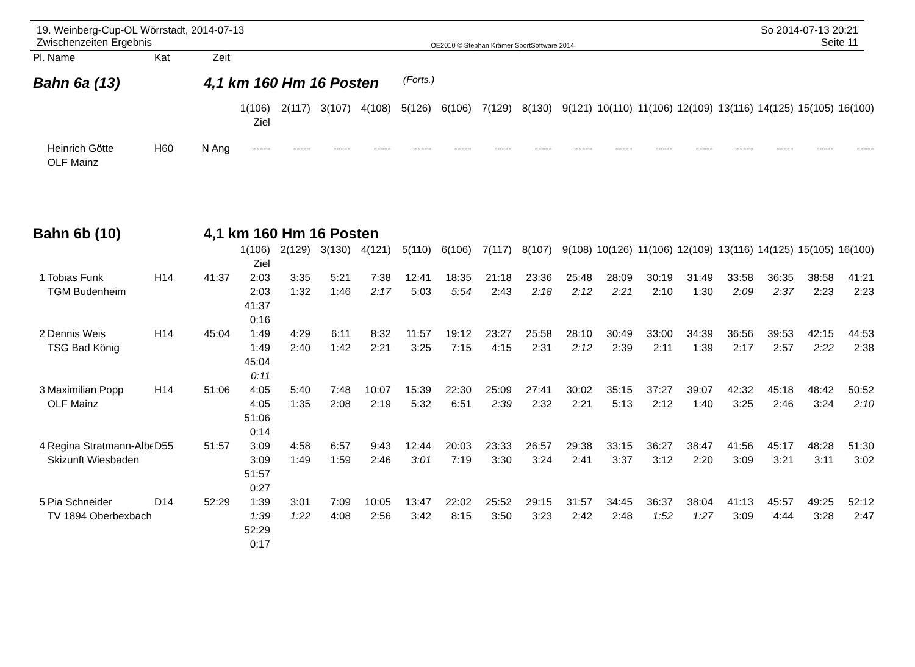19. Weinberg-Cup-OL Wörrstadt, 2014-07-13
Zwischenzeiten Ergebnis
OE2010 © Stephan Krämer SportSoftware 2014
So 2014-07-13 20:21
Seite 11
| Pl. | Name | Kat | Zeit | | | | | | | | | | | | | | | | |
| Bahn 6a (13) 4,1 km 160 Hm 16 Posten (Forts.) | | | | | | | | | | | | | | | | | | | |
| | | | | 1(106) | 2(117) | 3(107) | 4(108) | 5(126) | 6(106) | 7(129) | 8(130) | 9(121) | 10(110) | 11(106) | 12(109) | 13(116) | 14(125) | 15(105) | 16(100) |
| | | | | Ziel | | | | | | | | | | | | | | | |
| | Heinrich Götte | H60 | N Ang | ----- | ----- | ----- | ----- | ----- | ----- | ----- | ----- | ----- | ----- | ----- | ----- | ----- | ----- | ----- | ----- |
| | OLF Mainz | | | | | | | | | | | | | | | | | | |
| Bahn 6b (10) 4,1 km 160 Hm 16 Posten | | | | | | | | | | | | | | | | | | | |
| | | | | 1(106) | 2(129) | 3(130) | 4(121) | 5(110) | 6(106) | 7(117) | 8(107) | 9(108) | 10(126) | 11(106) | 12(109) | 13(116) | 14(125) | 15(105) | 16(100) |
| | | | | Ziel | | | | | | | | | | | | | | | |
| 1 | Tobias Funk | H14 | 41:37 | 2:03 | 3:35 | 5:21 | 7:38 | 12:41 | 18:35 | 21:18 | 23:36 | 25:48 | 28:09 | 30:19 | 31:49 | 33:58 | 36:35 | 38:58 | 41:21 |
| | TGM Budenheim | | | 2:03 | 1:32 | 1:46 | 2:17 | 5:03 | 5:54 | 2:43 | 2:18 | 2:12 | 2:21 | 2:10 | 1:30 | 2:09 | 2:37 | 2:23 | 2:23 |
| | | | | 41:37 | | | | | | | | | | | | | | | |
| | | | | 0:16 | | | | | | | | | | | | | | | |
| 2 | Dennis Weis | H14 | 45:04 | 1:49 | 4:29 | 6:11 | 8:32 | 11:57 | 19:12 | 23:27 | 25:58 | 28:10 | 30:49 | 33:00 | 34:39 | 36:56 | 39:53 | 42:15 | 44:53 |
| | TSG Bad König | | | 1:49 | 2:40 | 1:42 | 2:21 | 3:25 | 7:15 | 4:15 | 2:31 | 2:12 | 2:39 | 2:11 | 1:39 | 2:17 | 2:57 | 2:22 | 2:38 |
| | | | | 45:04 | | | | | | | | | | | | | | | |
| | | | | 0:11 | | | | | | | | | | | | | | | |
| 3 | Maximilian Popp | H14 | 51:06 | 4:05 | 5:40 | 7:48 | 10:07 | 15:39 | 22:30 | 25:09 | 27:41 | 30:02 | 35:15 | 37:27 | 39:07 | 42:32 | 45:18 | 48:42 | 50:52 |
| | OLF Mainz | | | 4:05 | 1:35 | 2:08 | 2:19 | 5:32 | 6:51 | 2:39 | 2:32 | 2:21 | 5:13 | 2:12 | 1:40 | 3:25 | 2:46 | 3:24 | 2:10 |
| | | | | 51:06 | | | | | | | | | | | | | | | |
| | | | | 0:14 | | | | | | | | | | | | | | | |
| 4 | Regina Stratmann-Albe | D55 | 51:57 | 3:09 | 4:58 | 6:57 | 9:43 | 12:44 | 20:03 | 23:33 | 26:57 | 29:38 | 33:15 | 36:27 | 38:47 | 41:56 | 45:17 | 48:28 | 51:30 |
| | Skizunft Wiesbaden | | | 3:09 | 1:49 | 1:59 | 2:46 | 3:01 | 7:19 | 3:30 | 3:24 | 2:41 | 3:37 | 3:12 | 2:20 | 3:09 | 3:21 | 3:11 | 3:02 |
| | | | | 51:57 | | | | | | | | | | | | | | | |
| | | | | 0:27 | | | | | | | | | | | | | | | |
| 5 | Pia Schneider | D14 | 52:29 | 1:39 | 3:01 | 7:09 | 10:05 | 13:47 | 22:02 | 25:52 | 29:15 | 31:57 | 34:45 | 36:37 | 38:04 | 41:13 | 45:57 | 49:25 | 52:12 |
| | TV 1894 Oberbexbach | | | 1:39 | 1:22 | 4:08 | 2:56 | 3:42 | 8:15 | 3:50 | 3:23 | 2:42 | 2:48 | 1:52 | 1:27 | 3:09 | 4:44 | 3:28 | 2:47 |
| | | | | 52:29 | | | | | | | | | | | | | | | |
| | | | | 0:17 | | | | | | | | | | | | | | | |